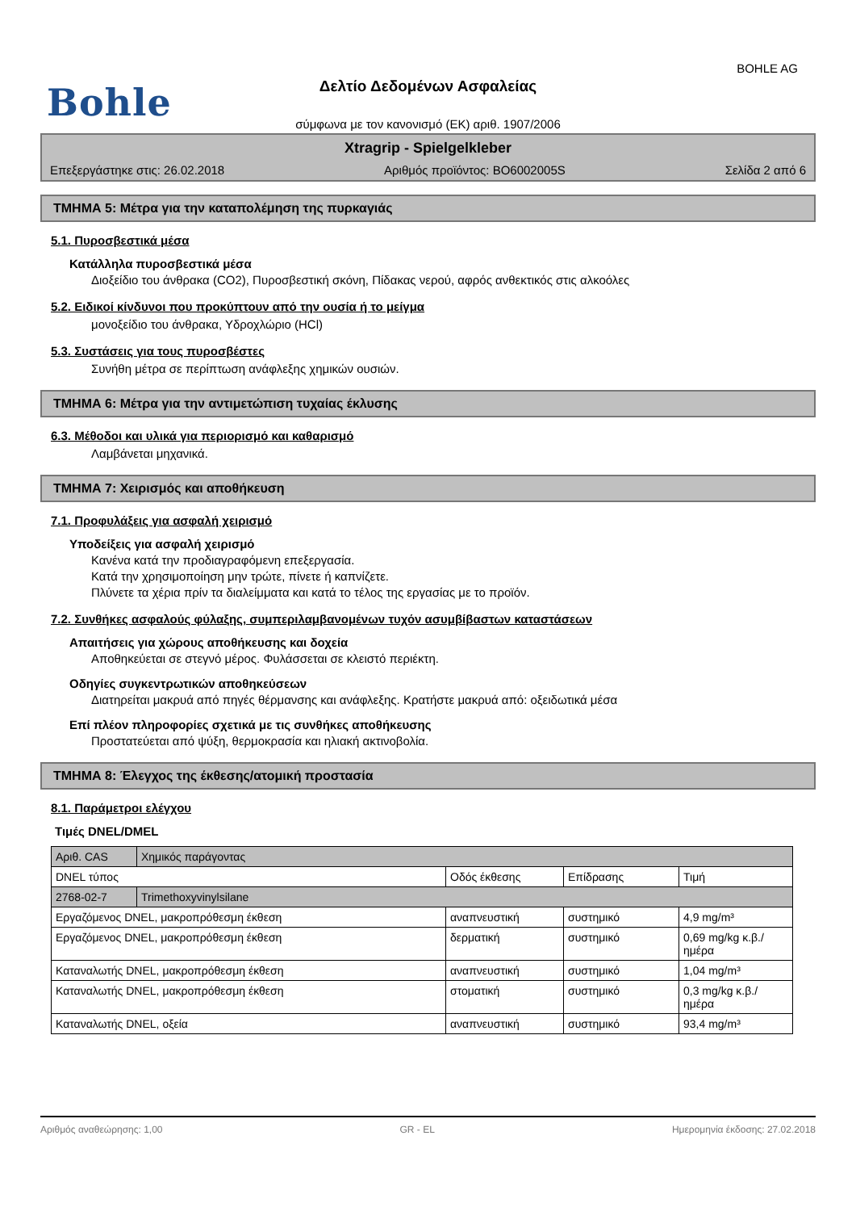BOHLE AG
Bohle
Δελτίο Δεδομένων Ασφαλείας
σύμφωνα με τον κανονισμό (ΕΚ) αριθ. 1907/2006
Xtragrip - Spielgelkleber
Επεξεργάστηκε στις: 26.02.2018 Αριθμός προϊόντος: BO6002005S Σελίδα 2 από 6
ΤΜΗΜΑ 5: Μέτρα για την καταπολέμηση της πυρκαγιάς
5.1. Πυροσβεστικά μέσα
Κατάλληλα πυροσβεστικά μέσα
Διοξείδιο του άνθρακα (CO2), Πυροσβεστική σκόνη, Πίδακας νερού, αφρός ανθεκτικός στις αλκοόλες
5.2. Ειδικοί κίνδυνοι που προκύπτουν από την ουσία ή το μείγμα
μονοξείδιο του άνθρακα, Υδροχλώριο (HCl)
5.3. Συστάσεις για τους πυροσβέστες
Συνήθη μέτρα σε περίπτωση ανάφλεξης χημικών ουσιών.
ΤΜΗΜΑ 6: Μέτρα για την αντιμετώπιση τυχαίας έκλυσης
6.3. Μέθοδοι και υλικά για περιορισμό και καθαρισμό
Λαμβάνεται μηχανικά.
ΤΜΗΜΑ 7: Χειρισμός και αποθήκευση
7.1. Προφυλάξεις για ασφαλή χειρισμό
Υποδείξεις για ασφαλή χειρισμό
Κανένα κατά την προδιαγραφόμενη επεξεργασία.
Κατά την χρησιμοποίηση μην τρώτε, πίνετε ή καπνίζετε.
Πλύνετε τα χέρια πρίν τα διαλείμματα και κατά το τέλος της εργασίας με το προϊόν.
7.2. Συνθήκες ασφαλούς φύλαξης, συμπεριλαμβανομένων τυχόν ασυμβίβαστων καταστάσεων
Απαιτήσεις για χώρους αποθήκευσης και δοχεία
Αποθηκεύεται σε στεγνό μέρος. Φυλάσσεται σε κλειστό περιέκτη.
Οδηγίες συγκεντρωτικών αποθηκεύσεων
Διατηρείται μακρυά από πηγές θέρμανσης και ανάφλεξης. Κρατήστε μακρυά από: οξειδωτικά μέσα
Επί πλέον πληροφορίες σχετικά με τις συνθήκες αποθήκευσης
Προστατεύεται από ψύξη, θερμοκρασία και ηλιακή ακτινοβολία.
ΤΜΗΜΑ 8: Έλεγχος της έκθεσης/ατομική προστασία
8.1. Παράμετροι ελέγχου
Τιμές DNEL/DMEL
| Αριθ. CAS | Χημικός παράγοντας | | | |
| DNEL τύπος | | Οδός έκθεσης | Επίδρασης | Τιμή |
| 2768-02-7 | Trimethoxyvinylsilane | | | |
| Εργαζόμενος DNEL, μακροπρόθεσμη έκθεση | | αναπνευστική | συστημικό | 4,9 mg/m³ |
| Εργαζόμενος DNEL, μακροπρόθεσμη έκθεση | | δερματική | συστημικό | 0,69 mg/kg κ.β./ημέρα |
| Καταναλωτής DNEL, μακροπρόθεσμη έκθεση | | αναπνευστική | συστημικό | 1,04 mg/m³ |
| Καταναλωτής DNEL, μακροπρόθεσμη έκθεση | | στοματική | συστημικό | 0,3 mg/kg κ.β./ημέρα |
| Καταναλωτής DNEL, οξεία | | αναπνευστική | συστημικό | 93,4 mg/m³ |
Αριθμός αναθεώρησης: 1,00 GR - EL Ημερομηνία έκδοσης: 27.02.2018